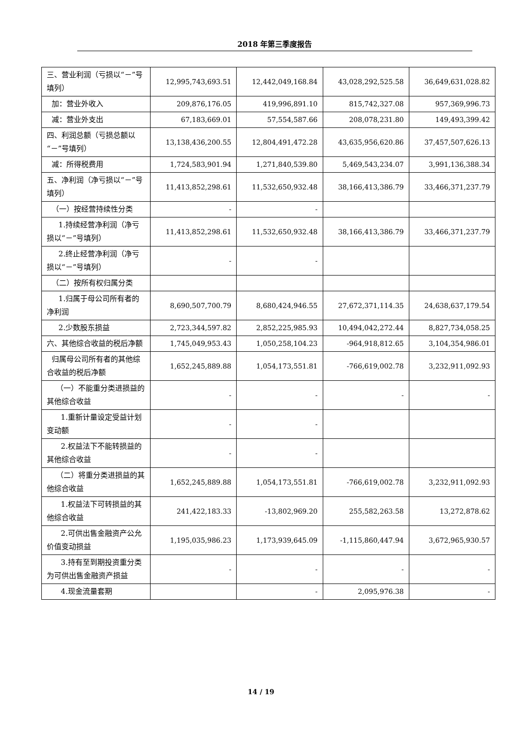2018 年第三季度报告
| 三、营业利润（亏损以“－”号填列） | 12,995,743,693.51 | 12,442,049,168.84 | 43,028,292,525.58 | 36,649,631,028.82 |
| 加：营业外收入 | 209,876,176.05 | 419,996,891.10 | 815,742,327.08 | 957,369,996.73 |
| 减：营业外支出 | 67,183,669.01 | 57,554,587.66 | 208,078,231.80 | 149,493,399.42 |
| 四、利润总额（亏损总额以“－”号填列） | 13,138,436,200.55 | 12,804,491,472.28 | 43,635,956,620.86 | 37,457,507,626.13 |
| 减：所得税费用 | 1,724,583,901.94 | 1,271,840,539.80 | 5,469,543,234.07 | 3,991,136,388.34 |
| 五、净利润（净亏损以“－”号填列） | 11,413,852,298.61 | 11,532,650,932.48 | 38,166,413,386.79 | 33,466,371,237.79 |
| （一）按经营持续性分类 | - | - | | |
| 1.持续经营净利润（净亏损以“－”号填列） | 11,413,852,298.61 | 11,532,650,932.48 | 38,166,413,386.79 | 33,466,371,237.79 |
| 2.终止经营净利润（净亏损以“－”号填列） | - | - | | |
| （二）按所有权归属分类 | | | | |
| 1.归属于母公司所有者的净利润 | 8,690,507,700.79 | 8,680,424,946.55 | 27,672,371,114.35 | 24,638,637,179.54 |
| 2.少数股东损益 | 2,723,344,597.82 | 2,852,225,985.93 | 10,494,042,272.44 | 8,827,734,058.25 |
| 六、其他综合收益的税后净额 | 1,745,049,953.43 | 1,050,258,104.23 | -964,918,812.65 | 3,104,354,986.01 |
| 归属母公司所有者的其他综合收益的税后净额 | 1,652,245,889.88 | 1,054,173,551.81 | -766,619,002.78 | 3,232,911,092.93 |
| （一）不能重分类进损益的其他综合收益 | - | - | - | - |
| 1.重新计量设定受益计划变动额 | - | - | | |
| 2.权益法下不能转损益的其他综合收益 | - | - | | |
| （二）将重分类进损益的其他综合收益 | 1,652,245,889.88 | 1,054,173,551.81 | -766,619,002.78 | 3,232,911,092.93 |
| 1.权益法下可转损益的其他综合收益 | 241,422,183.33 | -13,802,969.20 | 255,582,263.58 | 13,272,878.62 |
| 2.可供出售金融资产公允价值变动损益 | 1,195,035,986.23 | 1,173,939,645.09 | -1,115,860,447.94 | 3,672,965,930.57 |
| 3.持有至到期投资重分类为可供出售金融资产损益 | - | - | - | - |
| 4.现金流量套期 | | - | 2,095,976.38 | - |
14 / 19